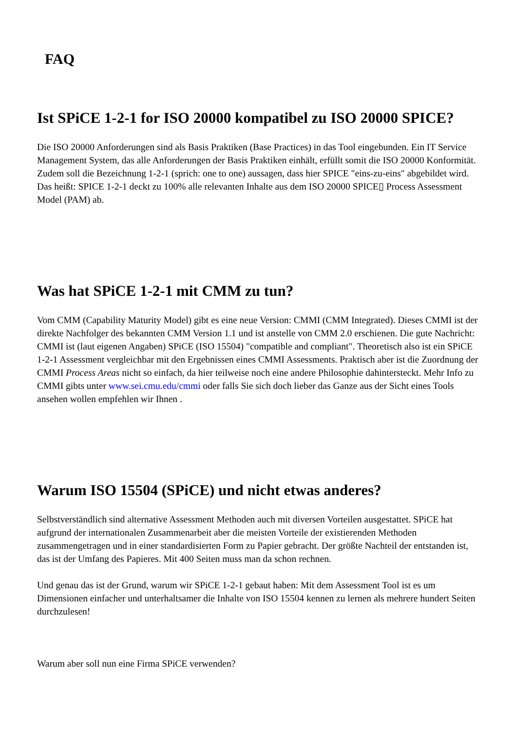FAQ
Ist SPiCE 1-2-1 for ISO 20000 kompatibel zu ISO 20000 SPICE?
Die ISO 20000 Anforderungen sind als Basis Praktiken (Base Practices) in das Tool eingebunden. Ein IT Service Management System, das alle Anforderungen der Basis Praktiken einhält, erfüllt somit die ISO 20000 Konformität. Zudem soll die Bezeichnung 1-2-1 (sprich: one to one) aussagen, dass hier SPICE "eins-zu-eins" abgebildet wird. Das heißt: SPICE 1-2-1 deckt zu 100% alle relevanten Inhalte aus dem ISO 20000 SPICE▯ Process Assessment Model (PAM) ab.
Was hat SPiCE 1-2-1 mit CMM zu tun?
Vom CMM (Capability Maturity Model) gibt es eine neue Version: CMMI (CMM Integrated). Dieses CMMI ist der direkte Nachfolger des bekannten CMM Version 1.1 und ist anstelle von CMM 2.0 erschienen. Die gute Nachricht: CMMI ist (laut eigenen Angaben) SPiCE (ISO 15504) "compatible and compliant". Theoretisch also ist ein SPiCE 1-2-1 Assessment vergleichbar mit den Ergebnissen eines CMMI Assessments. Praktisch aber ist die Zuordnung der CMMI Process Areas nicht so einfach, da hier teilweise noch eine andere Philosophie dahintersteckt. Mehr Info zu CMMI gibts unter www.sei.cmu.edu/cmmi oder falls Sie sich doch lieber das Ganze aus der Sicht eines Tools ansehen wollen empfehlen wir Ihnen .
Warum ISO 15504 (SPiCE) und nicht etwas anderes?
Selbstverständlich sind alternative Assessment Methoden auch mit diversen Vorteilen ausgestattet. SPiCE hat aufgrund der internationalen Zusammenarbeit aber die meisten Vorteile der existierenden Methoden zusammengetragen und in einer standardisierten Form zu Papier gebracht. Der größte Nachteil der entstanden ist, das ist der Umfang des Papieres. Mit 400 Seiten muss man da schon rechnen.
Und genau das ist der Grund, warum wir SPiCE 1-2-1 gebaut haben: Mit dem Assessment Tool ist es um Dimensionen einfacher und unterhaltsamer die Inhalte von ISO 15504 kennen zu lernen als mehrere hundert Seiten durchzulesen!
Warum aber soll nun eine Firma SPiCE verwenden?